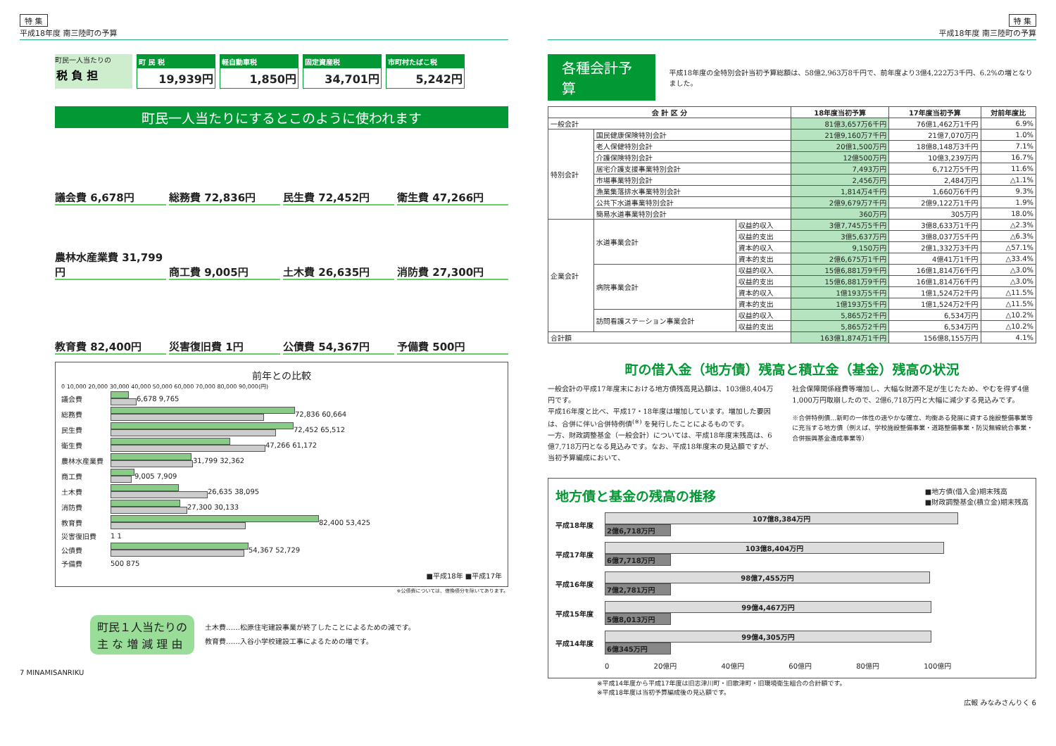特 集
平成18年度 南三陸町の予算
町民一人当たりの
税 負 担
町 民 税
19,939円
軽自動車税
1,850円
固定資産税
34,701円
市町村たばこ税
5,242円
町民一人当たりにするとこのように使われます
議会費 6,678円
総務費 72,836円
民生費 72,452円
衛生費 47,266円
農林水産業費 31,799円
商工費 9,005円
土木費 26,635円
消防費 27,300円
教育費 82,400円
災害復旧費 1円
公債費 54,367円
予備費 500円
前年との比較
0 10,000 20,000 30,000 40,000 50,000 60,000 70,000 80,000 90,000(円)
議会費
6,678 9,765
総務費
72,836 60,664
民生費
72,452 65,512
衛生費
47,266 61,172
農林水産業費
31,799 32,362
商工費
9,005 7,909
土木費
26,635 38,095
消防費
27,300 30,133
教育費
82,400 53,425
災害復旧費 1 1
公債費
54,367 52,729
予備費 500 875
■平成18年 ■平成17年
※公債費については、借換債分を除いてあります。
町民１人当たりの
主 な 増 減 理 由
土木費……松原住宅建設事業が終了したことによるための減です。
教育費……入谷小学校建設工事によるための増です。
7 MINAMISANRIKU
特 集
平成18年度 南三陸町の予算
各種会計予算
平成18年度の全特別会計当初予算総額は、58億2,963万8千円で、前年度より3億4,222万3千円、6.2%の増となりました。
| 会 計 区 分 | | | 18年度当初予算 | 17年度当初予算 | 対前年度比 |
| --- | --- | --- | --- | --- | --- |
| 一般会計 | | | 81億3,657万6千円 | 76億1,462万1千円 | 6.9% |
| 特別会計 | 国民健康保険特別会計 | | 21億9,160万7千円 | 21億7,070万円 | 1.0% |
| | 老人保健特別会計 | | 20億1,500万円 | 18億8,148万3千円 | 7.1% |
| | 介護保険特別会計 | | 12億500万円 | 10億3,239万円 | 16.7% |
| | 居宅介護支援事業特別会計 | | 7,493万円 | 6,712万5千円 | 11.6% |
| | 市場事業特別会計 | | 2,456万円 | 2,484万円 | △1.1% |
| | 漁業集落排水事業特別会計 | | 1,814万4千円 | 1,660万6千円 | 9.3% |
| | 公共下水道事業特別会計 | | 2億9,679万7千円 | 2億9,122万1千円 | 1.9% |
| | 簡易水道事業特別会計 | | 360万円 | 305万円 | 18.0% |
| 企業会計 | 水道事業会計 | 収益的収入 | 3億7,745万5千円 | 3億8,633万1千円 | △2.3% |
| | | 収益的支出 | 3億5,637万円 | 3億8,037万5千円 | △6.3% |
| | | 資本的収入 | 9,150万円 | 2億1,332万3千円 | △57.1% |
| | | 資本的支出 | 2億6,675万1千円 | 4億41万1千円 | △33.4% |
| | 病院事業会計 | 収益的収入 | 15億6,881万9千円 | 16億1,814万6千円 | △3.0% |
| | | 収益的支出 | 15億6,881万9千円 | 16億1,814万6千円 | △3.0% |
| | | 資本的収入 | 1億193万5千円 | 1億1,524万2千円 | △11.5% |
| | | 資本的支出 | 1億193万5千円 | 1億1,524万2千円 | △11.5% |
| | 訪問看護ステーション事業会計 | 収益的収入 | 5,865万2千円 | 6,534万円 | △10.2% |
| | | 収益的支出 | 5,865万2千円 | 6,534万円 | △10.2% |
| 合計額 | | | 163億1,874万1千円 | 156億8,155万円 | 4.1% |
町の借入金（地方債）残高と積立金（基金）残高の状況
一般会計の平成17年度末における地方債残高見込額は、103億8,404万円です。
平成16年度と比べ、平成17・18年度は増加しています。増加した要因は、合併に伴い合併特例債<sup>(※)</sup> を発行したことによるものです。
一方、財政調整基金（一般会計）については、平成18年度末残高は、6億7,718万円となる見込みです。なお、平成18年度末の見込額ですが、当初予算編成において、
社会保障関係経費等増加し、大幅な財源不足が生じたため、やむを得ず4億1,000万円取崩したので、2億6,718万円と大幅に減少する見込みです。
※合併特例債…新町の一体性の速やかな確立、均衡ある発展に資する施設整備事業等に充当する地方債（例えば、学校施設整備事業・道路整備事業・防災無線統合事業・合併振興基金造成事業等）
地方債と基金の残高の推移
■地方債(借入金)期末残高
■財政調整基金(積立金)期末残高
平成18年度
107億8,384万円
2億6,718万円
平成17年度
103億8,404万円
6億7,718万円
平成16年度
98億7,455万円
7億2,781万円
平成15年度
99億4,467万円
5億8,013万円
平成14年度
99億4,305万円
6億345万円
0 20億円 40億円 60億円 80億円 100億円
※平成14年度から平成17年度は旧志津川町・旧歌津町・旧環境衛生組合の合計額です。
※平成18年度は当初予算編成後の見込額です。
広報 みなみさんりく 6